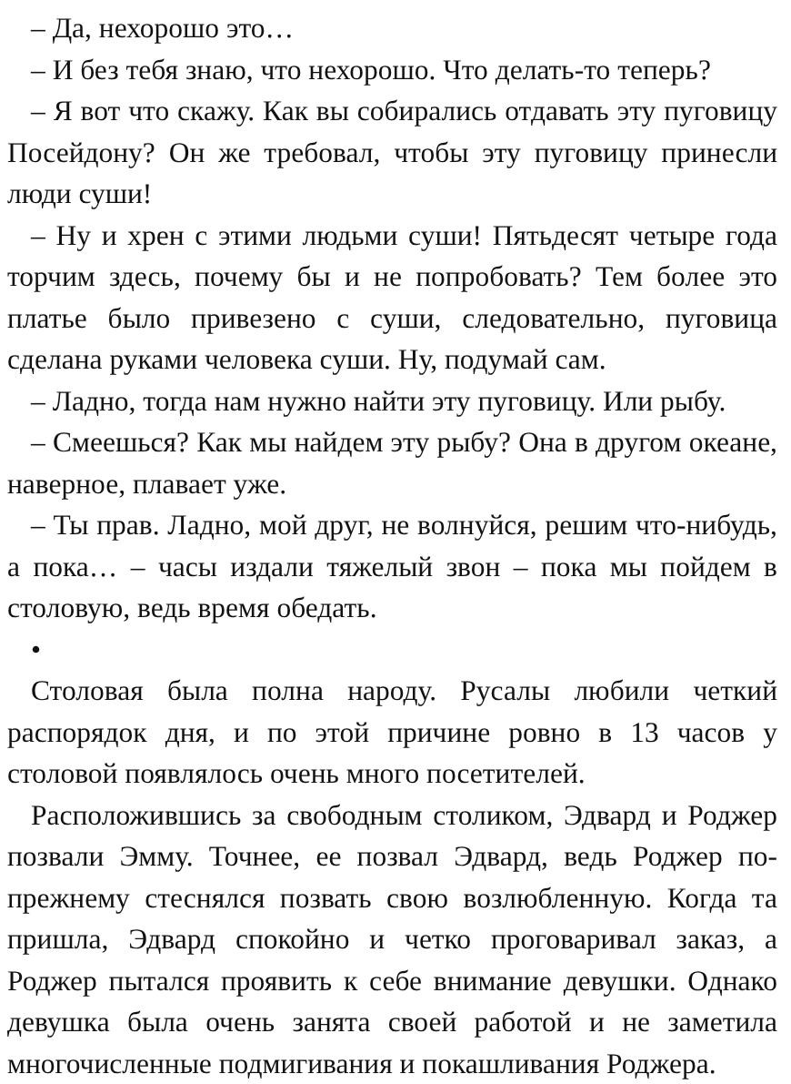– Да, нехорошо это…
– И без тебя знаю, что нехорошо. Что делать-то теперь?
– Я вот что скажу. Как вы собирались отдавать эту пуговицу Посейдону? Он же требовал, чтобы эту пуговицу принесли люди суши!
– Ну и хрен с этими людьми суши! Пятьдесят четыре года торчим здесь, почему бы и не попробовать? Тем более это платье было привезено с суши, следовательно, пуговица сделана руками человека суши. Ну, подумай сам.
– Ладно, тогда нам нужно найти эту пуговицу. Или рыбу.
– Смеешься? Как мы найдем эту рыбу? Она в другом океане, наверное, плавает уже.
– Ты прав. Ладно, мой друг, не волнуйся, решим что-нибудь, а пока… – часы издали тяжелый звон – пока мы пойдем в столовую, ведь время обедать.
•
Столовая была полна народу. Русалы любили четкий распорядок дня, и по этой причине ровно в 13 часов у столовой появлялось очень много посетителей.
Расположившись за свободным столиком, Эдвард и Роджер позвали Эмму. Точнее, ее позвал Эдвард, ведь Роджер по-прежнему стеснялся позвать свою возлюбленную. Когда та пришла, Эдвард спокойно и четко проговаривал заказ, а Роджер пытался проявить к себе внимание девушки. Однако девушка была очень занята своей работой и не заметила многочисленные подмигивания и покашливания Роджера.